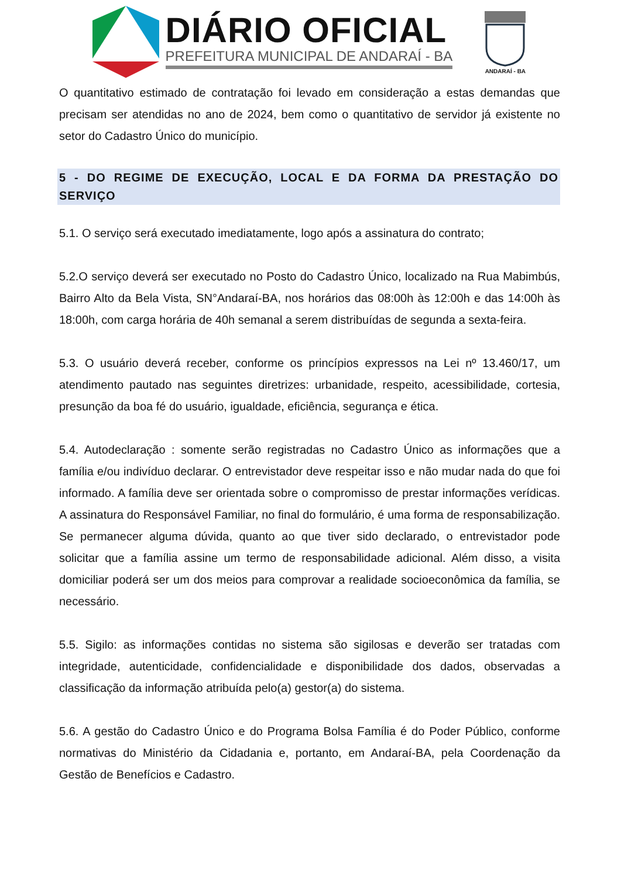DIÁRIO OFICIAL
PREFEITURA MUNICIPAL DE ANDARAÍ - BA
ANDARAÍ - BA
O quantitativo estimado de contratação foi levado em consideração a estas demandas que precisam ser atendidas no ano de 2024, bem como o quantitativo de servidor já existente no setor do Cadastro Único do município.
5 - DO REGIME DE EXECUÇÃO, LOCAL E DA FORMA DA PRESTAÇÃO DO SERVIÇO
5.1. O serviço será executado imediatamente, logo após a assinatura do contrato;
5.2.O serviço deverá ser executado no Posto do Cadastro Único, localizado na Rua Mabimbús, Bairro Alto da Bela Vista, SN°Andaraí-BA, nos horários das 08:00h às 12:00h e das 14:00h às 18:00h, com carga horária de 40h semanal a serem distribuídas de segunda a sexta-feira.
5.3. O usuário deverá receber, conforme os princípios expressos na Lei nº 13.460/17, um atendimento pautado nas seguintes diretrizes: urbanidade, respeito, acessibilidade, cortesia, presunção da boa fé do usuário, igualdade, eficiência, segurança e ética.
5.4. Autodeclaração : somente serão registradas no Cadastro Único as informações que a família e/ou indivíduo declarar. O entrevistador deve respeitar isso e não mudar nada do que foi informado. A família deve ser orientada sobre o compromisso de prestar informações verídicas. A assinatura do Responsável Familiar, no final do formulário, é uma forma de responsabilização. Se permanecer alguma dúvida, quanto ao que tiver sido declarado, o entrevistador pode solicitar que a família assine um termo de responsabilidade adicional. Além disso, a visita domiciliar poderá ser um dos meios para comprovar a realidade socioeconômica da família, se necessário.
5.5. Sigilo: as informações contidas no sistema são sigilosas e deverão ser tratadas com integridade, autenticidade, confidencialidade e disponibilidade dos dados, observadas a classificação da informação atribuída pelo(a) gestor(a) do sistema.
5.6. A gestão do Cadastro Único e do Programa Bolsa Família é do Poder Público, conforme normativas do Ministério da Cidadania e, portanto, em Andaraí-BA, pela Coordenação da Gestão de Benefícios e Cadastro.